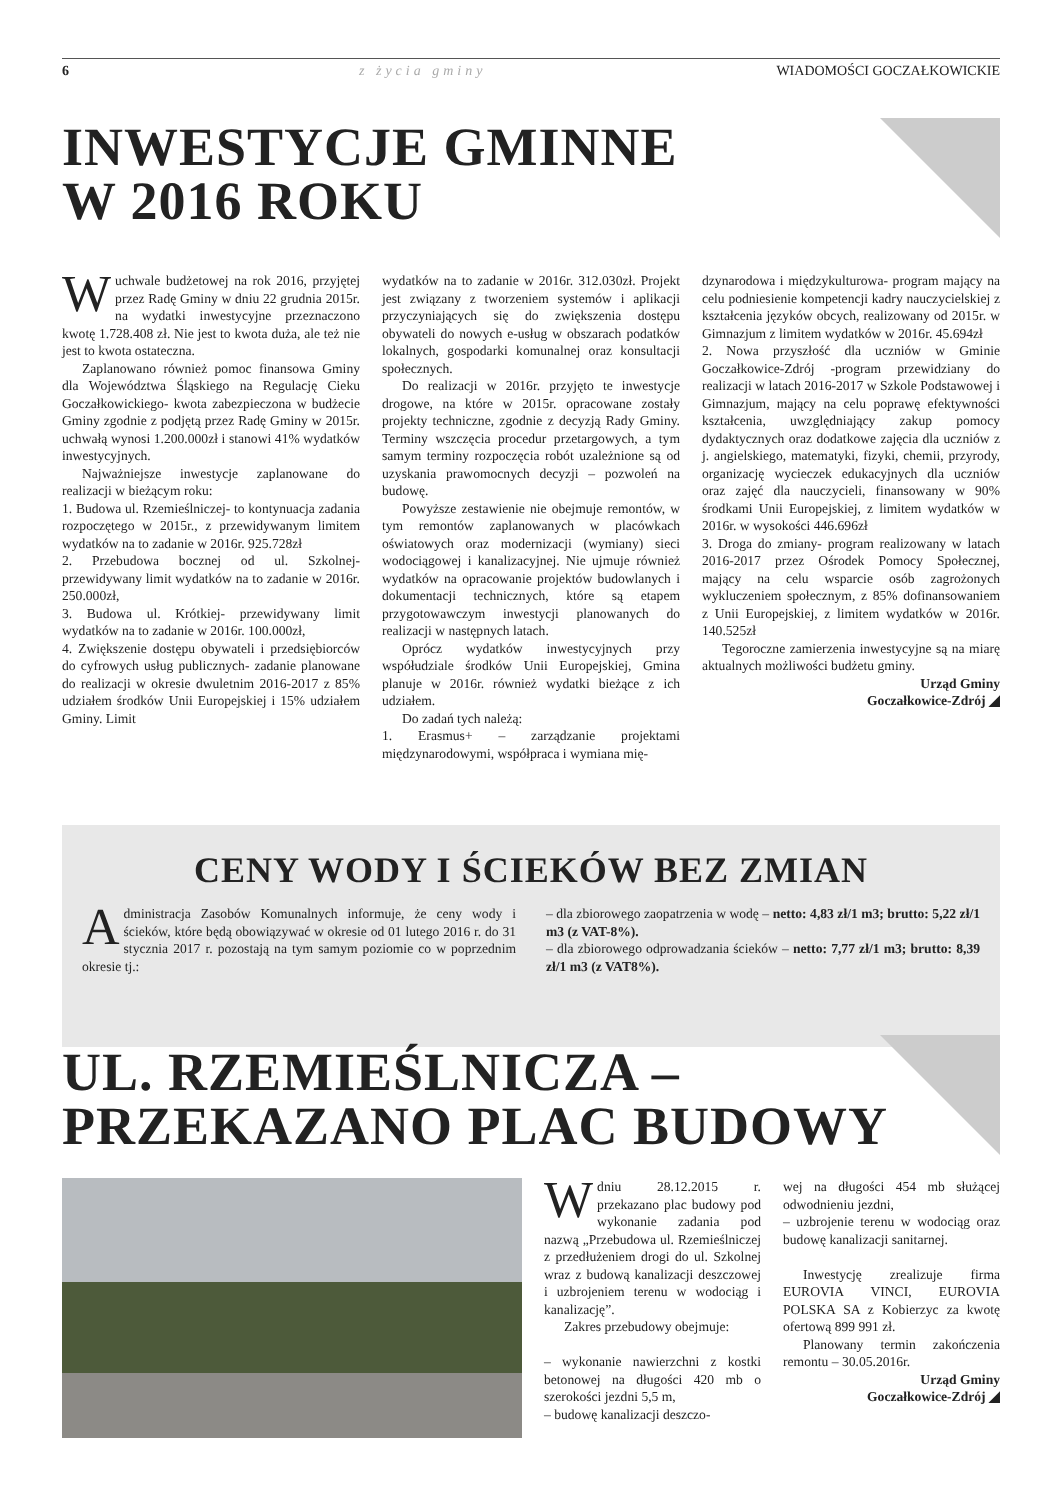6 z życia gminy WIADOMOŚCI GOCZAŁKOWICKIE
INWESTYCJE GMINNE
W 2016 ROKU
Wuchwale budżetowej na rok 2016, przyjętej przez Radę Gminy w dniu 22 grudnia 2015r. na wydatki inwestycyjne przeznaczono kwotę 1.728.408 zł. Nie jest to kwota duża, ale też nie jest to kwota ostateczna.
Zaplanowano również pomoc finansowa Gminy dla Województwa Śląskiego na Regulację Cieku Goczałkowickiego- kwota zabezpieczona w budżecie Gminy zgodnie z podjętą przez Radę Gminy w 2015r. uchwałą wynosi 1.200.000zł i stanowi 41% wydatków inwestycyjnych.
Najważniejsze inwestycje zaplanowane do realizacji w bieżącym roku:
1. Budowa ul. Rzemieślniczej- to kontynuacja zadania rozpoczętego w 2015r., z przewidywanym limitem wydatków na to zadanie w 2016r. 925.728zł
2. Przebudowa bocznej od ul. Szkolnej- przewidywany limit wydatków na to zadanie w 2016r. 250.000zł,
3. Budowa ul. Krótkiej- przewidywany limit wydatków na to zadanie w 2016r. 100.000zł,
4. Zwiększenie dostępu obywateli i przedsiębiorców do cyfrowych usług publicznych- zadanie planowane do realizacji w okresie dwuletnim 2016-2017 z 85% udziałem środków Unii Europejskiej i 15% udziałem Gminy. Limit
wydatków na to zadanie w 2016r. 312.030zł. Projekt jest związany z tworzeniem systemów i aplikacji przyczyniających się do zwiększenia dostępu obywateli do nowych e-usług w obszarach podatków lokalnych, gospodarki komunalnej oraz konsultacji społecznych.
Do realizacji w 2016r. przyjęto te inwestycje drogowe, na które w 2015r. opracowane zostały projekty techniczne, zgodnie z decyzją Rady Gminy. Terminy wszczęcia procedur przetargowych, a tym samym terminy rozpoczęcia robót uzależnione są od uzyskania prawomocnych decyzji – pozwoleń na budowę.
Powyższe zestawienie nie obejmuje remontów, w tym remontów zaplanowanych w placówkach oświatowych oraz modernizacji (wymiany) sieci wodociągowej i kanalizacyjnej. Nie ujmuje również wydatków na opracowanie projektów budowlanych i dokumentacji technicznych, które są etapem przygotowawczym inwestycji planowanych do realizacji w następnych latach.
Oprócz wydatków inwestycyjnych przy współudziale środków Unii Europejskiej, Gmina planuje w 2016r. również wydatki bieżące z ich udziałem.
Do zadań tych należą:
1. Erasmus+ – zarządzanie projektami międzynarodowymi, współpraca i wymiana mię-
dzynarodowa i międzykulturowa- program mający na celu podniesienie kompetencji kadry nauczycielskiej z kształcenia języków obcych, realizowany od 2015r. w Gimnazjum z limitem wydatków w 2016r. 45.694zł
2. Nowa przyszłość dla uczniów w Gminie Goczałkowice-Zdrój -program przewidziany do realizacji w latach 2016-2017 w Szkole Podstawowej i Gimnazjum, mający na celu poprawę efektywności kształcenia, uwzględniający zakup pomocy dydaktycznych oraz dodatkowe zajęcia dla uczniów z j. angielskiego, matematyki, fizyki, chemii, przyrody, organizację wycieczek edukacyjnych dla uczniów oraz zajęć dla nauczycieli, finansowany w 90% środkami Unii Europejskiej, z limitem wydatków w 2016r. w wysokości 446.696zł
3. Droga do zmiany- program realizowany w latach 2016-2017 przez Ośrodek Pomocy Społecznej, mający na celu wsparcie osób zagrożonych wykluczeniem społecznym, z 85% dofinansowaniem z Unii Europejskiej, z limitem wydatków w 2016r. 140.525zł
Tegoroczne zamierzenia inwestycyjne są na miarę aktualnych możliwości budżetu gminy.
Urząd Gminy
Goczałkowice-Zdrój ◢
CENY WODY I ŚCIEKÓW BEZ ZMIAN
Administracja Zasobów Komunalnych informuje, że ceny wody i ścieków, które będą obowiązywać w okresie od 01 lutego 2016 r. do 31 stycznia 2017 r. pozostają na tym samym poziomie co w poprzednim okresie tj.:
– dla zbiorowego zaopatrzenia w wodę – netto: 4,83 zł/1 m3; brutto: 5,22 zł/1 m3 (z VAT-8%).
– dla zbiorowego odprowadzania ścieków – netto: 7,77 zł/1 m3; brutto: 8,39 zł/1 m3 (z VAT8%).
UL. RZEMIEŚLNICZA –
PRZEKAZANO PLAC BUDOWY
Wdniu 28.12.2015 r. przekazano plac budowy pod wykonanie zadania pod nazwą „Przebudowa ul. Rzemieślniczej z przedłużeniem drogi do ul. Szkolnej wraz z budową kanalizacji deszczowej i uzbrojeniem terenu w wodociąg i kanalizację”.
Zakres przebudowy obejmuje:
– wykonanie nawierzchni z kostki betonowej na długości 420 mb o szerokości jezdni 5,5 m,
– budowę kanalizacji deszczo-
wej na długości 454 mb służącej odwodnieniu jezdni,
– uzbrojenie terenu w wodociąg oraz budowę kanalizacji sanitarnej.
Inwestycję zrealizuje firma EUROVIA VINCI, EUROVIA POLSKA SA z Kobierzyc za kwotę ofertową 899 991 zł.
Planowany termin zakończenia remontu – 30.05.2016r.
Urząd Gminy
Goczałkowice-Zdrój ◢